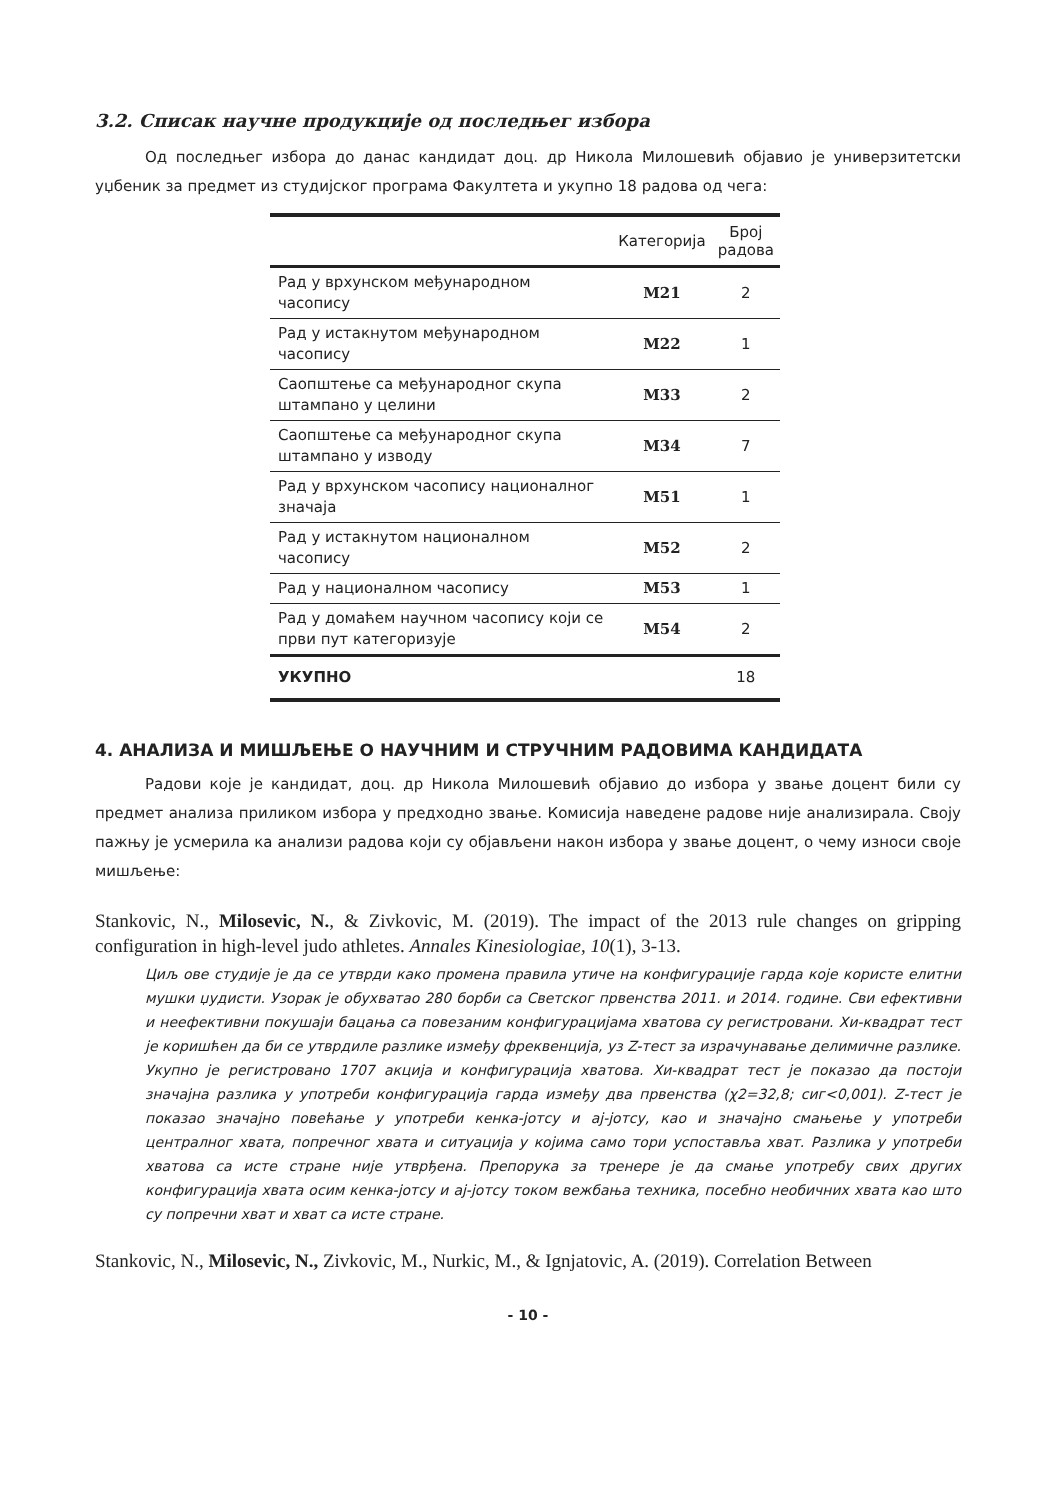3.2. Списак научне продукције од последњег избора
Од последњег избора до данас кандидат доц. др Никола Милошевић објавио је универзитетски уџбеник за предмет из студијског програма Факултета и укупно 18 радова од чега:
| | Категорија | Број радова |
| --- | --- | --- |
| Рад у врхунском међународном часопису | M21 | 2 |
| Рад у истакнутом међународном часопису | M22 | 1 |
| Саопштење са међународног скупа штампано у целини | M33 | 2 |
| Саопштење са међународног скупа штампано у изводу | M34 | 7 |
| Рад у врхунском часопису националног значаја | M51 | 1 |
| Рад у истакнутом националном часопису | M52 | 2 |
| Рад у националном часопису | M53 | 1 |
| Рад у домаћем научном часопису који се први пут категоризује | M54 | 2 |
| УКУПНО | | 18 |
4. АНАЛИЗА И МИШЉЕЊЕ О НАУЧНИМ И СТРУЧНИМ РАДОВИМА КАНДИДАТА
Радови које је кандидат, доц. др Никола Милошевић објавио до избора у звање доцент били су предмет анализа приликом избора у предходно звање. Комисија наведене радове није анализирала. Своју пажњу је усмерила ка анализи радова који су објављени након избора у звање доцент, о чему износи своје мишљење:
Stankovic, N., Milosevic, N., & Zivkovic, M. (2019). The impact of the 2013 rule changes on gripping configuration in high-level judo athletes. Annales Kinesiologiae, 10(1), 3-13.
Циљ ове студије је да се утврди како промена правила утиче на конфигурације гарда које користе елитни мушки џудисти. Узорак је обухватао 280 борби са Светског првенства 2011. и 2014. године. Сви ефективни и неефективни покушаји бацања са повезаним конфигурацијама хватова су регистровани. Хи-квадрат тест је коришћен да би се утврдиле разлике између фреквенција, уз Z-тест за израчунавање делимичне разлике. Укупно је регистровано 1707 акција и конфигурација хватова. Хи-квадрат тест је показао да постоји значајна разлика у употреби конфигурација гарда између два првенства (χ2=32,8; сиг<0,001). Z-тест је показао значајно повећање у употреби кенка-јотсу и ај-јотсу, као и значајно смањење у употреби централног хвата, попречног хвата и ситуација у којима само тори успоставља хват. Разлика у употреби хватова са исте стране није утврђена. Препорука за тренере је да смање употребу свих других конфигурација хвата осим кенка-јотсу и ај-јотсу током вежбања техника, посебно необичних хвата као што су попречни хват и хват са исте стране.
Stankovic, N., Milosevic, N., Zivkovic, M., Nurkic, M., & Ignjatovic, A. (2019). Correlation Between
- 10 -